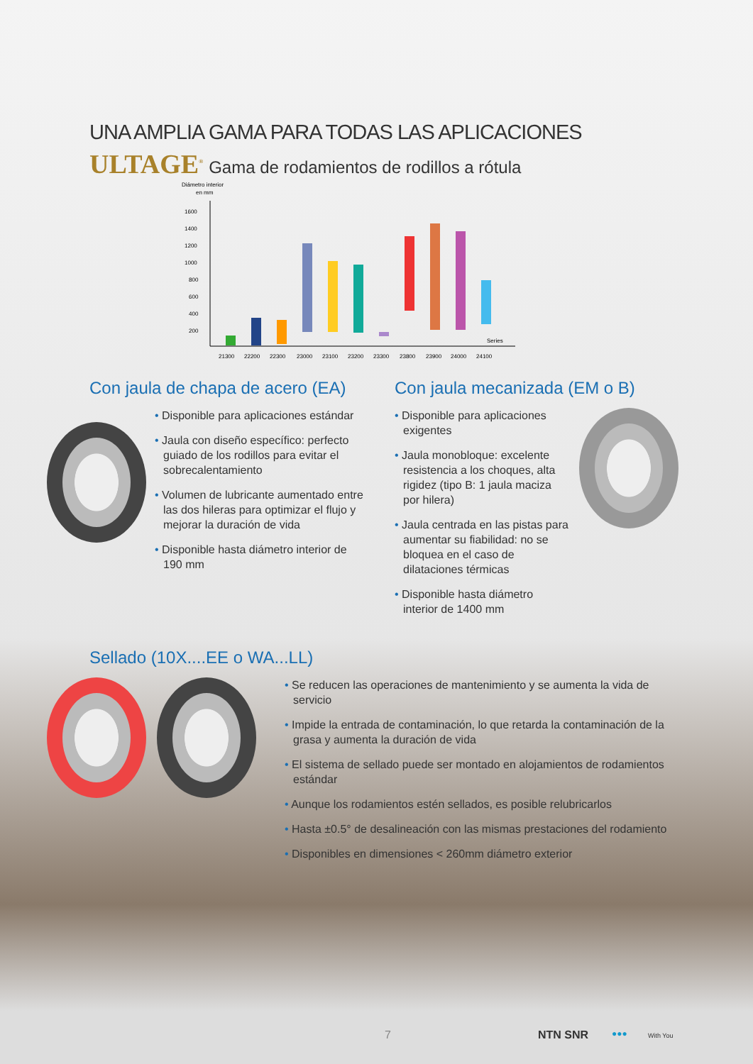UNA AMPLIA GAMA PARA TODAS LAS APLICACIONES
ULTAGE<sup>®</sup> Gama de rodamientos de rodillos a rótula
Diámetro interior
en mm
1600
1400
1200
1000
800
600
400
200
Series
21300
22200
22300
23000
23100
23200
23300
23800
23900
24000
24100
Con jaula de chapa de acero (EA)
Disponible para aplicaciones estándar
Jaula con diseño específico: perfecto guiado de los rodillos para evitar el sobrecalentamiento
Volumen de lubricante aumentado entre las dos hileras para optimizar el flujo y mejorar la duración de vida
Disponible hasta diámetro interior de 190 mm
Con jaula mecanizada (EM o B)
Disponible para aplicaciones exigentes
Jaula monobloque: excelente resistencia a los choques, alta rigidez (tipo B: 1 jaula maciza por hilera)
Jaula centrada en las pistas para aumentar su fiabilidad: no se bloquea en el caso de dilataciones térmicas
Disponible hasta diámetro interior de 1400 mm
Sellado (10X....EE o WA...LL)
Se reducen las operaciones de mantenimiento y se aumenta la vida de servicio
Impide la entrada de contaminación, lo que retarda la contaminación de la grasa y aumenta la duración de vida
El sistema de sellado puede ser montado en alojamientos de rodamientos estándar
Aunque los rodamientos estén sellados, es posible relubricarlos
Hasta ±0.5° de desalineación con las mismas prestaciones del rodamiento
Disponibles en dimensiones < 260mm diámetro exterior
7 NTN SNR ●●● With You